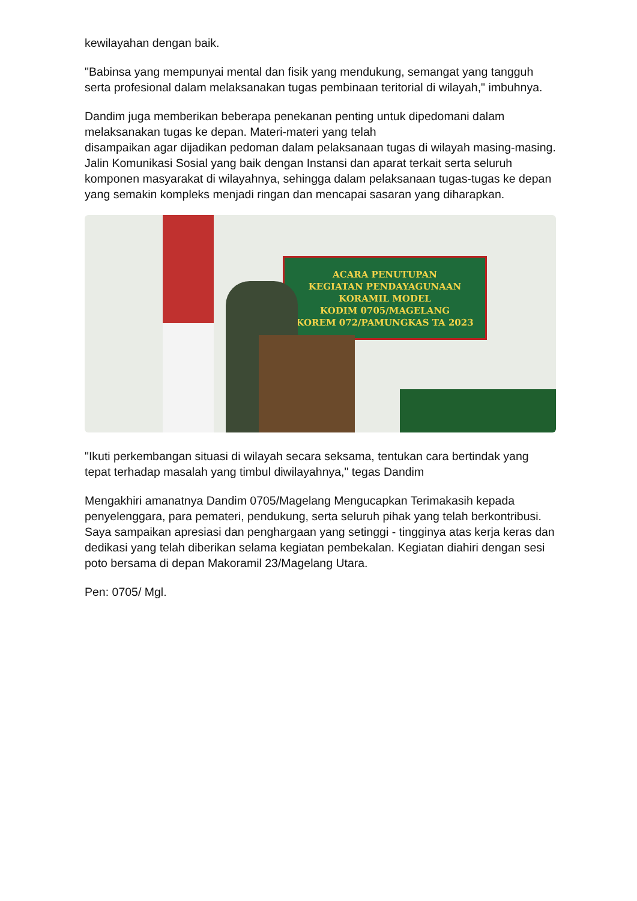kewilayahan dengan baik.
"Babinsa yang mempunyai mental dan fisik yang mendukung, semangat yang tangguh serta profesional dalam melaksanakan tugas pembinaan teritorial di wilayah," imbuhnya.
Dandim juga memberikan beberapa penekanan penting untuk dipedomani dalam melaksanakan tugas ke depan. Materi-materi yang telah
disampaikan agar dijadikan pedoman dalam pelaksanaan tugas di wilayah masing-masing. Jalin Komunikasi Sosial yang baik dengan Instansi dan aparat terkait serta seluruh komponen masyarakat di wilayahnya, sehingga dalam pelaksanaan tugas-tugas ke depan yang semakin kompleks menjadi ringan dan mencapai sasaran yang diharapkan.
ACARA PENUTUPAN
KEGIATAN PENDAYAGUNAAN KORAMIL MODEL
KODIM 0705/MAGELANG
KOREM 072/PAMUNGKAS TA 2023
"Ikuti perkembangan situasi di wilayah secara seksama, tentukan cara bertindak yang tepat terhadap masalah yang timbul diwilayahnya," tegas Dandim
Mengakhiri amanatnya Dandim 0705/Magelang Mengucapkan Terimakasih kepada penyelenggara, para pemateri, pendukung, serta seluruh pihak yang telah berkontribusi. Saya sampaikan apresiasi dan penghargaan yang setinggi - tingginya atas kerja keras dan dedikasi yang telah diberikan selama kegiatan pembekalan. Kegiatan diahiri dengan sesi poto bersama di depan Makoramil 23/Magelang Utara.
Pen: 0705/ Mgl.